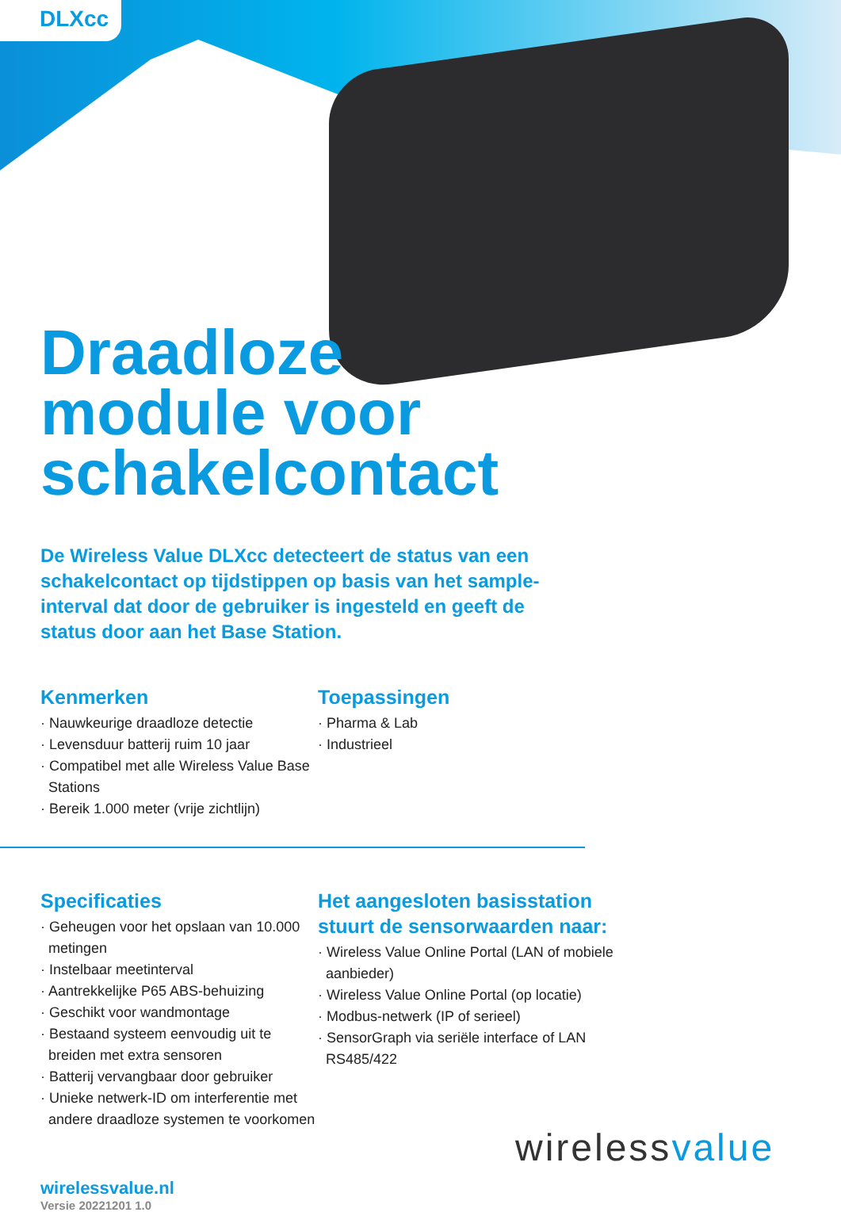DLXcc
Draadloze
module voor
schakelcontact
De Wireless Value DLXcc detecteert de status van een schakelcontact op tijdstippen op basis van het sample-interval dat door de gebruiker is ingesteld en geeft de status door aan het Base Station.
Kenmerken
· Nauwkeurige draadloze detectie
· Levensduur batterij ruim 10 jaar
· Compatibel met alle Wireless Value Base Stations
· Bereik 1.000 meter (vrije zichtlijn)
Toepassingen
· Pharma & Lab
· Industrieel
Specificaties
· Geheugen voor het opslaan van 10.000 metingen
· Instelbaar meetinterval
· Aantrekkelijke P65 ABS-behuizing
· Geschikt voor wandmontage
· Bestaand systeem eenvoudig uit te breiden met extra sensoren
· Batterij vervangbaar door gebruiker
· Unieke netwerk-ID om interferentie met andere draadloze systemen te voorkomen
Het aangesloten basisstation stuurt de sensorwaarden naar:
· Wireless Value Online Portal (LAN of mobiele aanbieder)
· Wireless Value Online Portal (op locatie)
· Modbus-netwerk (IP of serieel)
· SensorGraph via seriële interface of LAN RS485/422
wirelessvalue.nl
Versie 20221201 1.0
wirelessvalue